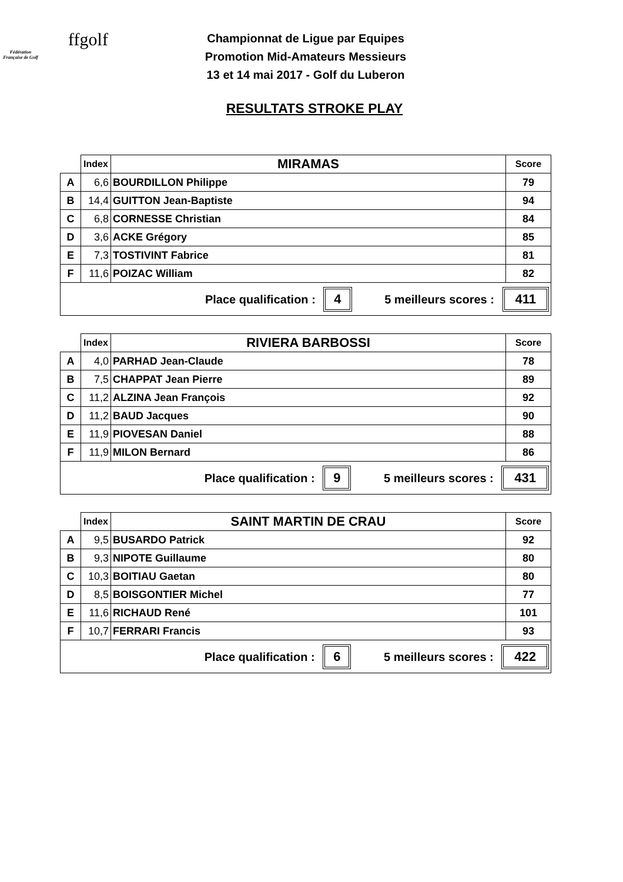ffgolf
Fédération Française de Golf
Championnat de Ligue par Equipes
Promotion Mid-Amateurs Messieurs
13 et 14 mai 2017 - Golf du Luberon
RESULTATS STROKE PLAY
| | Index | MIRAMAS | Score |
| --- | --- | --- | --- |
| A | 6,6 | BOURDILLON Philippe | 79 |
| B | 14,4 | GUITTON Jean-Baptiste | 94 |
| C | 6,8 | CORNESSE Christian | 84 |
| D | 3,6 | ACKE Grégory | 85 |
| E | 7,3 | TOSTIVINT Fabrice | 81 |
| F | 11,6 | POIZAC William | 82 |
| Place qualification : 4 5 meilleurs scores : 411 | | | |
| | Index | RIVIERA BARBOSSI | Score |
| --- | --- | --- | --- |
| A | 4,0 | PARHAD Jean-Claude | 78 |
| B | 7,5 | CHAPPAT Jean Pierre | 89 |
| C | 11,2 | ALZINA Jean François | 92 |
| D | 11,2 | BAUD Jacques | 90 |
| E | 11,9 | PIOVESAN Daniel | 88 |
| F | 11,9 | MILON Bernard | 86 |
| Place qualification : 9 5 meilleurs scores : 431 | | | |
| | Index | SAINT MARTIN DE CRAU | Score |
| --- | --- | --- | --- |
| A | 9,5 | BUSARDO Patrick | 92 |
| B | 9,3 | NIPOTE Guillaume | 80 |
| C | 10,3 | BOITIAU Gaetan | 80 |
| D | 8,5 | BOISGONTIER Michel | 77 |
| E | 11,6 | RICHAUD René | 101 |
| F | 10,7 | FERRARI Francis | 93 |
| Place qualification : 6 5 meilleurs scores : 422 | | | |